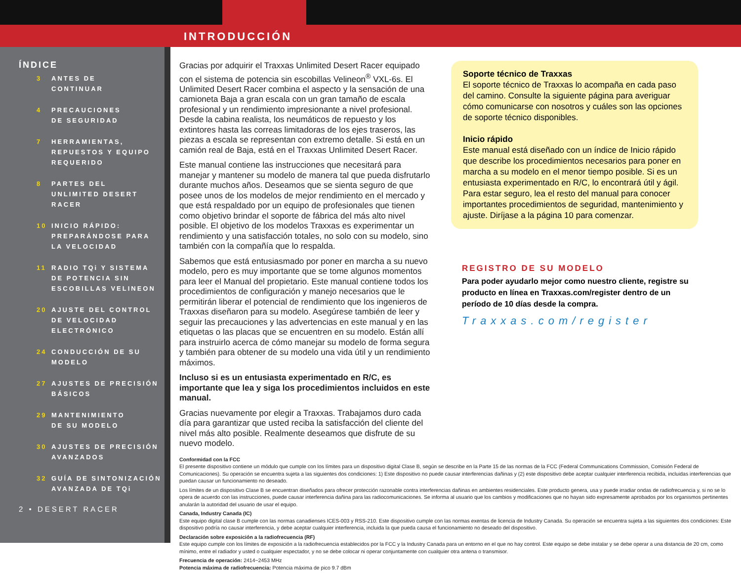INTRODUCCIÓN
ÍNDICE
3 ANTES DE
CONTINUAR
4 PRECAUCIONES
DE SEGURIDAD
7 HERRAMIENTAS,
REPUESTOS Y EQUIPO
REQUERIDO
8 PARTES DEL
UNLIMITED DESERT
RACER
10 INICIO RÁPIDO:
PREPARÁNDOSE PARA
LA VELOCIDAD
11 RADIO TQi Y SISTEMA
DE POTENCIA SIN
ESCOBILLAS VELINEON
20 AJUSTE DEL CONTROL
DE VELOCIDAD
ELECTRÓNICO
24 CONDUCCIÓN DE SU
MODELO
27 AJUSTES DE PRECISIÓN
BÁSICOS
29 MANTENIMIENTO
DE SU MODELO
30 AJUSTES DE PRECISIÓN
AVANZADOS
32 GUÍA DE SINTONIZACIÓN
AVANZADA DE TQi
2 • DESERT RACER
Gracias por adquirir el Traxxas Unlimited Desert Racer equipado con el sistema de potencia sin escobillas Velineon<sup>®</sup> VXL-6s. El Unlimited Desert Racer combina el aspecto y la sensación de una camioneta Baja a gran escala con un gran tamaño de escala profesional y un rendimiento impresionante a nivel profesional. Desde la cabina realista, los neumáticos de repuesto y los extintores hasta las correas limitadoras de los ejes traseros, las piezas a escala se representan con extremo detalle. Si está en un camión real de Baja, está en el Traxxas Unlimited Desert Racer.
Este manual contiene las instrucciones que necesitará para manejar y mantener su modelo de manera tal que pueda disfrutarlo durante muchos años. Deseamos que se sienta seguro de que posee unos de los modelos de mejor rendimiento en el mercado y que está respaldado por un equipo de profesionales que tienen como objetivo brindar el soporte de fábrica del más alto nivel posible. El objetivo de los modelos Traxxas es experimentar un rendimiento y una satisfacción totales, no solo con su modelo, sino también con la compañía que lo respalda.
Sabemos que está entusiasmado por poner en marcha a su nuevo modelo, pero es muy importante que se tome algunos momentos para leer el Manual del propietario. Este manual contiene todos los procedimientos de configuración y manejo necesarios que le permitirán liberar el potencial de rendimiento que los ingenieros de Traxxas diseñaron para su modelo. Asegúrese también de leer y seguir las precauciones y las advertencias en este manual y en las etiquetas o las placas que se encuentren en su modelo. Están allí para instruirlo acerca de cómo manejar su modelo de forma segura y también para obtener de su modelo una vida útil y un rendimiento máximos.
Incluso si es un entusiasta experimentado en R/C, es importante que lea y siga los procedimientos incluidos en este manual.
Gracias nuevamente por elegir a Traxxas. Trabajamos duro cada día para garantizar que usted reciba la satisfacción del cliente del nivel más alto posible. Realmente deseamos que disfrute de su nuevo modelo.
Soporte técnico de Traxxas
El soporte técnico de Traxxas lo acompaña en cada paso del camino. Consulte la siguiente página para averiguar cómo comunicarse con nosotros y cuáles son las opciones de soporte técnico disponibles.
Inicio rápido
Este manual está diseñado con un índice de Inicio rápido que describe los procedimientos necesarios para poner en marcha a su modelo en el menor tiempo posible. Si es un entusiasta experimentado en R/C, lo encontrará útil y ágil. Para estar seguro, lea el resto del manual para conocer importantes procedimientos de seguridad, mantenimiento y ajuste. Diríjase a la página 10 para comenzar.
REGISTRO DE SU MODELO
Para poder ayudarlo mejor como nuestro cliente, registre su producto en línea en Traxxas.com/register dentro de un período de 10 días desde la compra.
Traxxas.com/register
Conformidad con la FCC
El presente dispositivo contiene un módulo que cumple con los límites para un dispositivo digital Clase B, según se describe en la Parte 15 de las normas de la FCC (Federal Communications Commission, Comisión Federal de Comunicaciones). Su operación se encuentra sujeta a las siguientes dos condiciones: 1) Este dispositivo no puede causar interferencias dañinas y (2) este dispositivo debe aceptar cualquier interferencia recibida, incluidas interferencias que puedan causar un funcionamiento no deseado.
Los límites de un dispositivo Clase B se encuentran diseñados para ofrecer protección razonable contra interferencias dañinas en ambientes residenciales. Este producto genera, usa y puede irradiar ondas de radiofrecuencia y, si no se lo opera de acuerdo con las instrucciones, puede causar interferencia dañina para las radiocomunicaciones. Se informa al usuario que los cambios y modificaciones que no hayan sido expresamente aprobados por los organismos pertinentes anularán la autoridad del usuario de usar el equipo.
Canada, Industry Canada (IC)
Este equipo digital clase B cumple con las normas canadienses ICES-003 y RSS-210. Este dispositivo cumple con las normas exentas de licencia de Industry Canada. Su operación se encuentra sujeta a las siguientes dos condiciones: Este dispositivo podría no causar interferencia, y debe aceptar cualquier interferencia, incluida la que pueda causa el funcionamiento no deseado del dispositivo.
Declaración sobre exposición a la radiofrecuencia (RF)
Este equipo cumple con los límites de exposición a la radiofrecuencia establecidos por la FCC y la Industry Canada para un entorno en el que no hay control. Este equipo se debe instalar y se debe operar a una distancia de 20 cm, como mínimo, entre el radiador y usted o cualquier espectador, y no se debe colocar ni operar conjuntamente con cualquier otra antena o transmisor.
Frecuencia de operación: 2414~2453 MHz
Potencia máxima de radiofrecuencia: Potencia máxima de pico 9.7 dBm